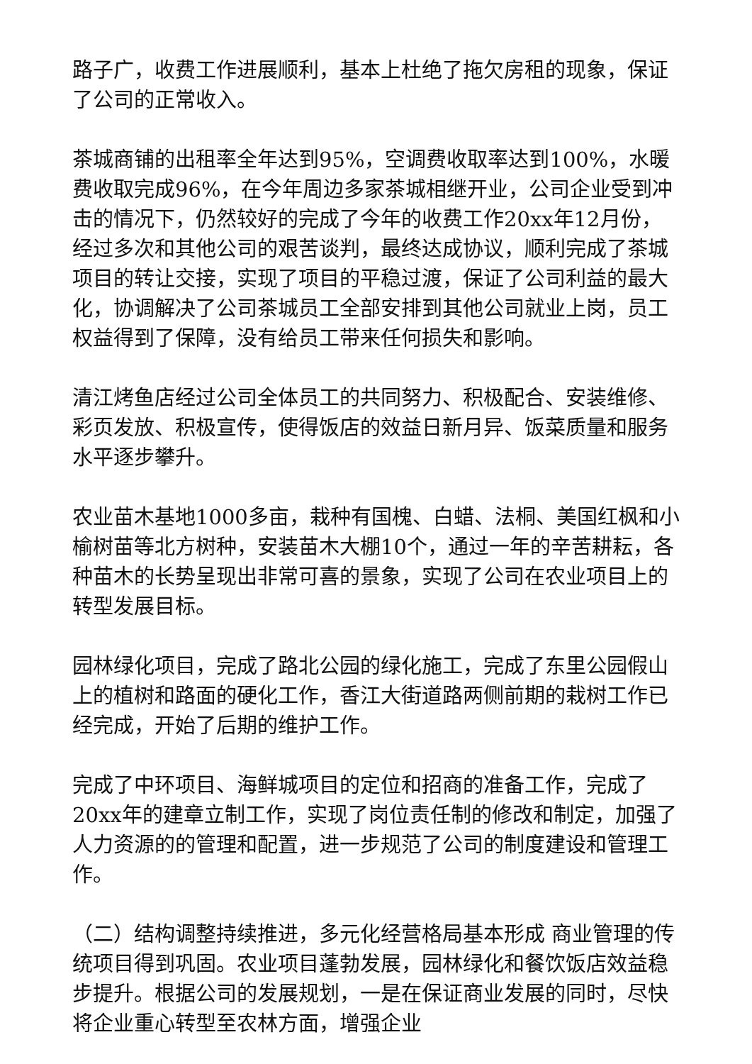路子广，收费工作进展顺利，基本上杜绝了拖欠房租的现象，保证了公司的正常收入。
茶城商铺的出租率全年达到95%，空调费收取率达到100%，水暖费收取完成96%，在今年周边多家茶城相继开业，公司企业受到冲击的情况下，仍然较好的完成了今年的收费工作20xx年12月份，经过多次和其他公司的艰苦谈判，最终达成协议，顺利完成了茶城项目的转让交接，实现了项目的平稳过渡，保证了公司利益的最大化，协调解决了公司茶城员工全部安排到其他公司就业上岗，员工权益得到了保障，没有给员工带来任何损失和影响。
清江烤鱼店经过公司全体员工的共同努力、积极配合、安装维修、彩页发放、积极宣传，使得饭店的效益日新月异、饭菜质量和服务水平逐步攀升。
农业苗木基地1000多亩，栽种有国槐、白蜡、法桐、美国红枫和小榆树苗等北方树种，安装苗木大棚10个，通过一年的辛苦耕耘，各种苗木的长势呈现出非常可喜的景象，实现了公司在农业项目上的转型发展目标。
园林绿化项目，完成了路北公园的绿化施工，完成了东里公园假山上的植树和路面的硬化工作，香江大街道路两侧前期的栽树工作已经完成，开始了后期的维护工作。
完成了中环项目、海鲜城项目的定位和招商的准备工作，完成了20xx年的建章立制工作，实现了岗位责任制的修改和制定，加强了人力资源的的管理和配置，进一步规范了公司的制度建设和管理工作。
（二）结构调整持续推进，多元化经营格局基本形成 商业管理的传统项目得到巩固。农业项目蓬勃发展，园林绿化和餐饮饭店效益稳步提升。根据公司的发展规划，一是在保证商业发展的同时，尽快将企业重心转型至农林方面，增强企业